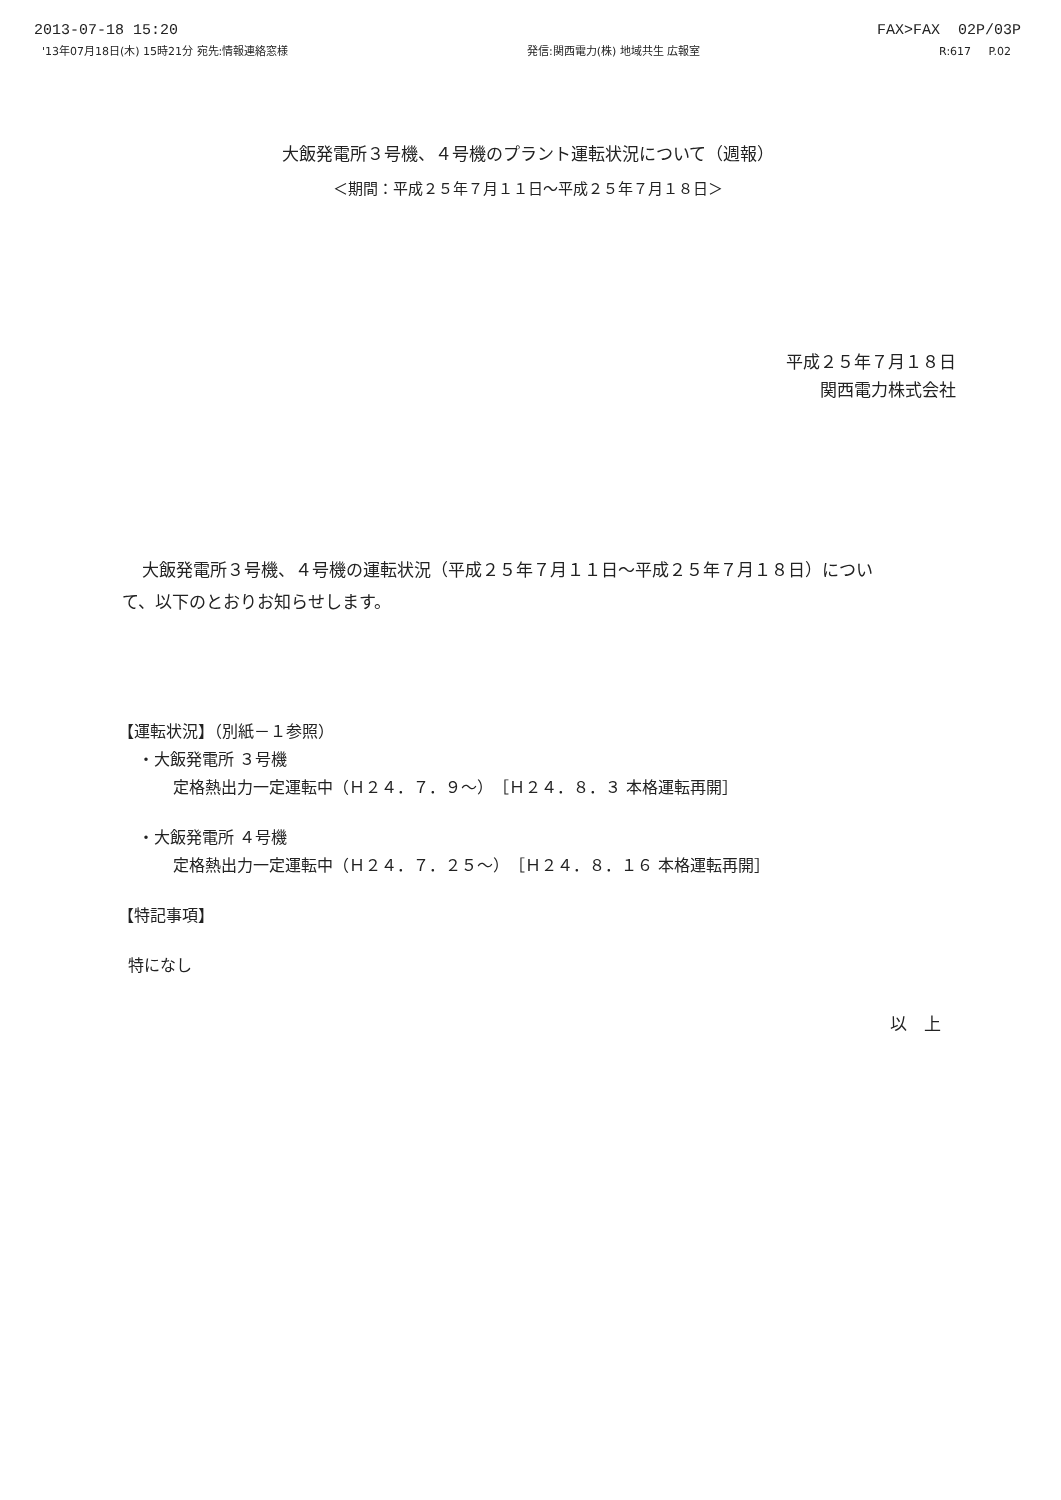2013-07-18 15:20 FAX>FAX 02P/03P
'13年07月18日(木) 15時21分 宛先:情報連絡窓様 発信:関西電力(株) 地域共生 広報室 R:617 P.02
大飯発電所３号機、４号機のプラント運転状況について（週報）
＜期間：平成２５年７月１１日～平成２５年７月１８日＞
平成２５年７月１８日
関西電力株式会社
大飯発電所３号機、４号機の運転状況（平成２５年７月１１日～平成２５年７月１８日）について、以下のとおりお知らせします。
【運転状況】（別紙－１参照）
・大飯発電所 ３号機
定格熱出力一定運転中（Ｈ２４．７．９～）［Ｈ２４．８．３ 本格運転再開］
・大飯発電所 ４号機
定格熱出力一定運転中（Ｈ２４．７．２５～）［Ｈ２４．８．１６ 本格運転再開］
【特記事項】
特になし
以　上